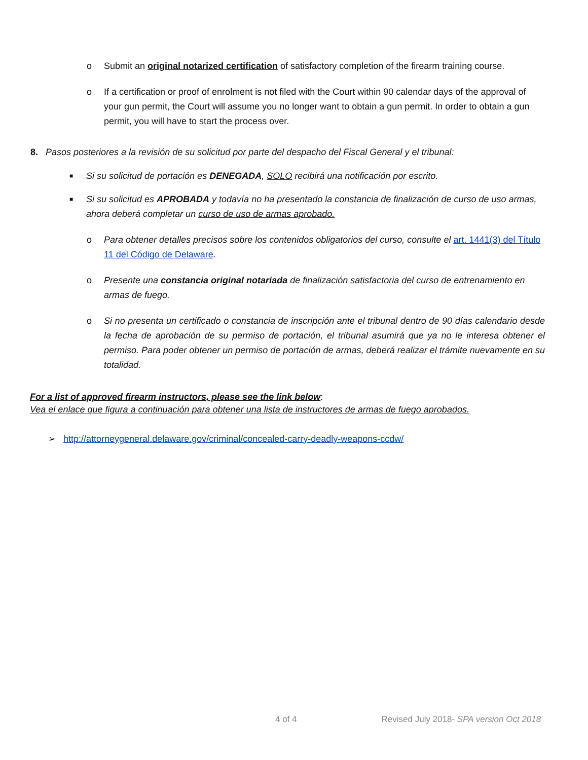o Submit an original notarized certification of satisfactory completion of the firearm training course.
o If a certification or proof of enrolment is not filed with the Court within 90 calendar days of the approval of your gun permit, the Court will assume you no longer want to obtain a gun permit. In order to obtain a gun permit, you will have to start the process over.
8. Pasos posteriores a la revisión de su solicitud por parte del despacho del Fiscal General y el tribunal:
■ Si su solicitud de portación es DENEGADA, SOLO recibirá una notificación por escrito.
■ Si su solicitud es APROBADA y todavía no ha presentado la constancia de finalización de curso de uso armas, ahora deberá completar un curso de uso de armas aprobado.
o Para obtener detalles precisos sobre los contenidos obligatorios del curso, consulte el art. 1441(3) del Título 11 del Código de Delaware.
o Presente una constancia original notariada de finalización satisfactoria del curso de entrenamiento en armas de fuego.
o Si no presenta un certificado o constancia de inscripción ante el tribunal dentro de 90 días calendario desde la fecha de aprobación de su permiso de portación, el tribunal asumirá que ya no le interesa obtener el permiso. Para poder obtener un permiso de portación de armas, deberá realizar el trámite nuevamente en su totalidad.
For a list of approved firearm instructors, please see the link below:
Vea el enlace que figura a continuación para obtener una lista de instructores de armas de fuego aprobados.
➢ http://attorneygeneral.delaware.gov/criminal/concealed-carry-deadly-weapons-ccdw/
4 of 4 Revised July 2018- SPA version Oct 2018